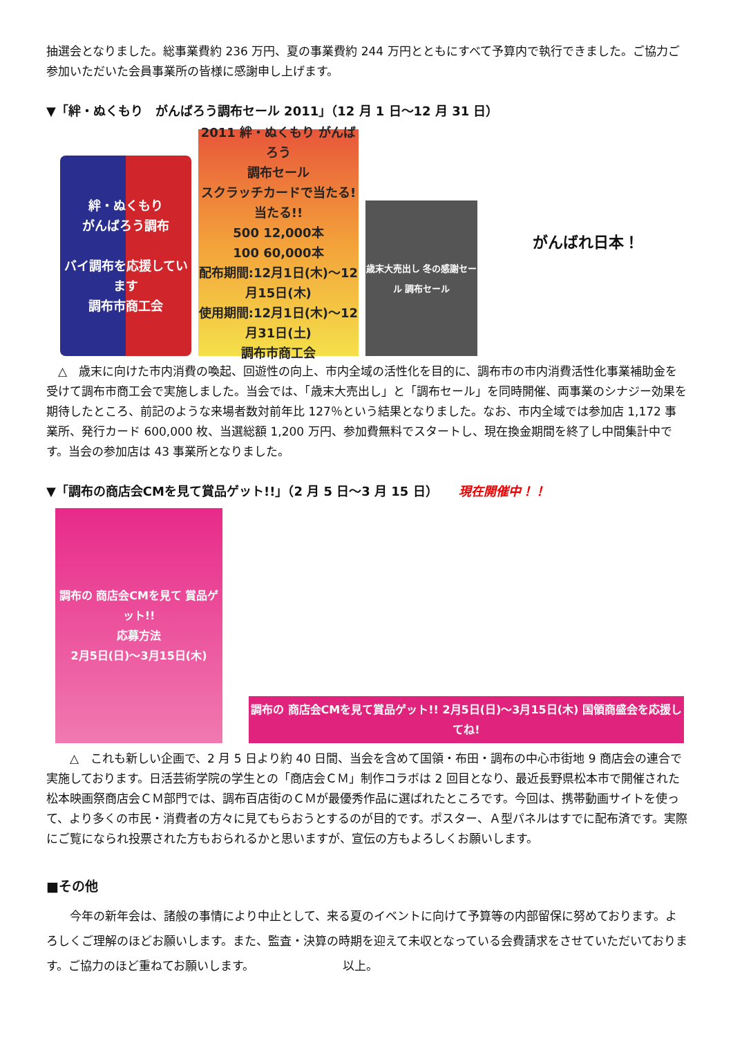抽選会となりました。総事業費約 236 万円、夏の事業費約 244 万円とともにすべて予算内で執行できました。ご協力ご参加いただいた会員事業所の皆様に感謝申し上げます。
▼「絆・ぬくもり　がんばろう調布セール 2011」（12 月 1 日～12 月 31 日）
絆・ぬくもり
がんばろう調布
バイ調布を応援しています
調布市商工会
2011 絆・ぬくもり がんばろう
調布セール
スクラッチカードで当たる!当たる!!
500 12,000本
100 60,000本
配布期間:12月1日(木)～12月15日(木)
使用期間:12月1日(木)～12月31日(土)
調布市商工会
歳末大売出し 冬の感謝セール 調布セール
がんばれ日本！
　△　歳末に向けた市内消費の喚起、回遊性の向上、市内全域の活性化を目的に、調布市の市内消費活性化事業補助金を受けて調布市商工会で実施しました。当会では、「歳末大売出し」と「調布セール」を同時開催、両事業のシナジー効果を期待したところ、前記のような来場者数対前年比 127％という結果となりました。なお、市内全域では参加店 1,172 事業所、発行カード 600,000 枚、当選総額 1,200 万円、参加費無料でスタートし、現在換金期間を終了し中間集計中です。当会の参加店は 43 事業所となりました。
▼「調布の商店会CMを見て賞品ゲット!!」（2 月 5 日～3 月 15 日） 現在開催中！！
調布の 商店会CMを見て 賞品ゲット!!
応募方法
2月5日(日)～3月15日(木)
調布の 商店会CMを見て賞品ゲット!! 2月5日(日)～3月15日(木) 国領商盛会を応援してね!
　　△　これも新しい企画で、2 月 5 日より約 40 日間、当会を含めて国領・布田・調布の中心市街地 9 商店会の連合で実施しております。日活芸術学院の学生との「商店会ＣＭ」制作コラボは 2 回目となり、最近長野県松本市で開催された松本映画祭商店会ＣＭ部門では、調布百店街のＣＭが最優秀作品に選ばれたところです。今回は、携帯動画サイトを使って、より多くの市民・消費者の方々に見てもらおうとするのが目的です。ポスター、Ａ型パネルはすでに配布済です。実際にご覧になられ投票された方もおられるかと思いますが、宣伝の方もよろしくお願いします。
■その他
　　今年の新年会は、諸般の事情により中止として、来る夏のイベントに向けて予算等の内部留保に努めております。よろしくご理解のほどお願いします。また、監査・決算の時期を迎えて未収となっている会費請求をさせていただいております。ご協力のほど重ねてお願いします。　　　　　　　　以上。